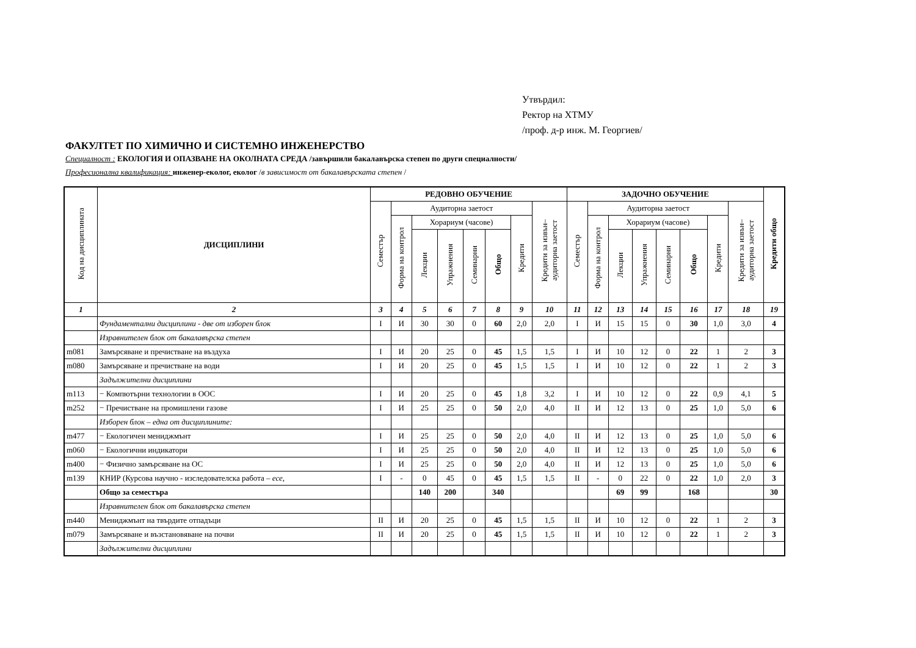Утвърдил:
Ректор на ХТМУ
/проф. д-р инж. М. Георгиев/
ФАКУЛТЕТ ПО ХИМИЧНО И СИСТЕМНО ИНЖЕНЕРСТВО
Специалност : ЕКОЛОГИЯ И ОПАЗВАНЕ НА ОКОЛНАТА СРЕДА /завършили бакалавърска степен по други специалности/
Професионална квалификация: инженер-еколог, еколог /в зависимост от бакалавърската степен /
| Код на дисциплината | ДИСЦИПЛИНИ | РЕДОВНО ОБУЧЕНИЕ | | | | | | | | ЗАДОЧНО ОБУЧЕНИЕ | | | | | | | | Кредити общо |
| --- | --- | --- | --- | --- | --- | --- | --- | --- | --- | --- | --- | --- | --- | --- | --- | --- | --- | --- |
| | | Семестър | Аудиторна заетост | | | | | | Кредити за извън– аудиторна заетост | Семестър | Аудиторна заетост | | | | | | Кредити за извън– аудиторна заетост | |
| | | | Форма на контрол | Хорариум (часове) | | | | Кредити | | | Форма на контрол | Хорариум (часове) | | | | Кредити | | |
| | | | | Лекции | Упражнения | Семинарни | Общо | | | | | Лекции | Упражнения | Семинарни | Общо | | | |
| 1 | 2 | 3 | 4 | 5 | 6 | 7 | 8 | 9 | 10 | 11 | 12 | 13 | 14 | 15 | 16 | 17 | 18 | 19 |
| | Фундаментални дисциплини - две от изборен блок | I | И | 30 | 30 | 0 | 60 | 2,0 | 2,0 | I | И | 15 | 15 | 0 | 30 | 1,0 | 3,0 | 4 |
| | Изравнителен блок от бакалавърска степен | | | | | | | | | | | | | | | | | |
| m081 | Замърсяване и пречистване на въздуха | I | И | 20 | 25 | 0 | 45 | 1,5 | 1,5 | I | И | 10 | 12 | 0 | 22 | 1 | 2 | 3 |
| m080 | Замърсяване и пречистване на води | I | И | 20 | 25 | 0 | 45 | 1,5 | 1,5 | I | И | 10 | 12 | 0 | 22 | 1 | 2 | 3 |
| | Задължителни дисциплини | | | | | | | | | | | | | | | | | |
| m113 | − Компютърни технологии в ООС | I | И | 20 | 25 | 0 | 45 | 1,8 | 3,2 | I | И | 10 | 12 | 0 | 22 | 0,9 | 4,1 | 5 |
| m252 | − Пречистване на промишлени газове | I | И | 25 | 25 | 0 | 50 | 2,0 | 4,0 | II | И | 12 | 13 | 0 | 25 | 1,0 | 5,0 | 6 |
| | Изборен блок – една от дисциплините: | | | | | | | | | | | | | | | | | |
| m477 | − Екологичен мениджмънт | I | И | 25 | 25 | 0 | 50 | 2,0 | 4,0 | II | И | 12 | 13 | 0 | 25 | 1,0 | 5,0 | 6 |
| m060 | − Екологични индикатори | I | И | 25 | 25 | 0 | 50 | 2,0 | 4,0 | II | И | 12 | 13 | 0 | 25 | 1,0 | 5,0 | 6 |
| m400 | − Физично замърсяване на ОС | I | И | 25 | 25 | 0 | 50 | 2,0 | 4,0 | II | И | 12 | 13 | 0 | 25 | 1,0 | 5,0 | 6 |
| m139 | КНИР (Курсова научно - изследователска работа – есе, | I | - | 0 | 45 | 0 | 45 | 1,5 | 1,5 | II | - | 0 | 22 | 0 | 22 | 1,0 | 2,0 | 3 |
| | Общо за семестъра | | | 140 | 200 | | 340 | | | | | 69 | 99 | | 168 | | | 30 |
| | Изравнителен блок от бакалавърска степен | | | | | | | | | | | | | | | | | |
| m440 | Мениджмънт на твърдите отпадъци | II | И | 20 | 25 | 0 | 45 | 1,5 | 1,5 | II | И | 10 | 12 | 0 | 22 | 1 | 2 | 3 |
| m079 | Замърсяване и възстановяване на почви | II | И | 20 | 25 | 0 | 45 | 1,5 | 1,5 | II | И | 10 | 12 | 0 | 22 | 1 | 2 | 3 |
| | Задължителни дисциплини | | | | | | | | | | | | | | | | | |